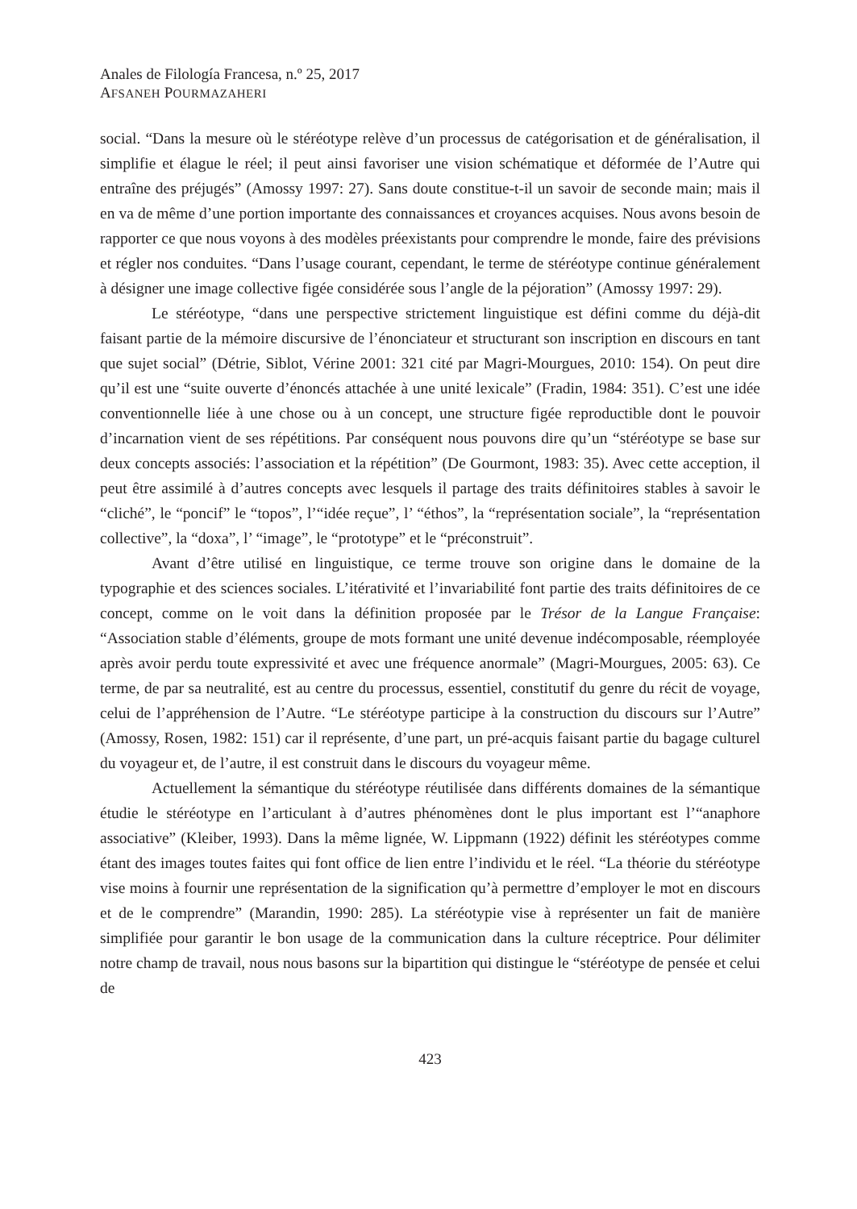Anales de Filología Francesa, n.º 25, 2017
AFSANEH POURMAZAHERI
social. “Dans la mesure où le stéréotype relève d’un processus de catégorisation et de généralisation, il simplifie et élague le réel; il peut ainsi favoriser une vision schématique et déformée de l’Autre qui entraîne des préjugés” (Amossy 1997: 27). Sans doute constitue-t-il un savoir de seconde main; mais il en va de même d’une portion importante des connaissances et croyances acquises. Nous avons besoin de rapporter ce que nous voyons à des modèles préexistants pour comprendre le monde, faire des prévisions et régler nos conduites. “Dans l’usage courant, cependant, le terme de stéréotype continue généralement à désigner une image collective figée considérée sous l’angle de la péjoration” (Amossy 1997: 29).
Le stéréotype, “dans une perspective strictement linguistique est défini comme du déjà-dit faisant partie de la mémoire discursive de l’énonciateur et structurant son inscription en discours en tant que sujet social” (Détrie, Siblot, Vérine 2001: 321 cité par Magri-Mourgues, 2010: 154). On peut dire qu’il est une “suite ouverte d’énoncés attachée à une unité lexicale” (Fradin, 1984: 351). C’est une idée conventionnelle liée à une chose ou à un concept, une structure figée reproductible dont le pouvoir d’incarnation vient de ses répétitions. Par conséquent nous pouvons dire qu’un “stéréotype se base sur deux concepts associés: l’association et la répétition” (De Gourmont, 1983: 35). Avec cette acception, il peut être assimilé à d’autres concepts avec lesquels il partage des traits définitoires stables à savoir le “cliché”, le “poncif” le “topos”, l’“idée reçue”, l’ “éthos”, la “représentation sociale”, la “représentation collective”, la “doxa”, l’ “image”, le “prototype” et le “préconstruit”.
Avant d’être utilisé en linguistique, ce terme trouve son origine dans le domaine de la typographie et des sciences sociales. L’itérativité et l’invariabilité font partie des traits définitoires de ce concept, comme on le voit dans la définition proposée par le Trésor de la Langue Française: “Association stable d’éléments, groupe de mots formant une unité devenue indécomposable, réemployée après avoir perdu toute expressivité et avec une fréquence anormale” (Magri-Mourgues, 2005: 63). Ce terme, de par sa neutralité, est au centre du processus, essentiel, constitutif du genre du récit de voyage, celui de l’appréhension de l’Autre. “Le stéréotype participe à la construction du discours sur l’Autre” (Amossy, Rosen, 1982: 151) car il représente, d’une part, un pré-acquis faisant partie du bagage culturel du voyageur et, de l’autre, il est construit dans le discours du voyageur même.
Actuellement la sémantique du stéréotype réutilisée dans différents domaines de la sémantique étudie le stéréotype en l’articulant à d’autres phénomènes dont le plus important est l’“anaphore associative” (Kleiber, 1993). Dans la même lignée, W. Lippmann (1922) définit les stéréotypes comme étant des images toutes faites qui font office de lien entre l’individu et le réel. “La théorie du stéréotype vise moins à fournir une représentation de la signification qu’à permettre d’employer le mot en discours et de le comprendre” (Marandin, 1990: 285). La stéréotypie vise à représenter un fait de manière simplifiée pour garantir le bon usage de la communication dans la culture réceptrice. Pour délimiter notre champ de travail, nous nous basons sur la bipartition qui distingue le “stéréotype de pensée et celui de
423